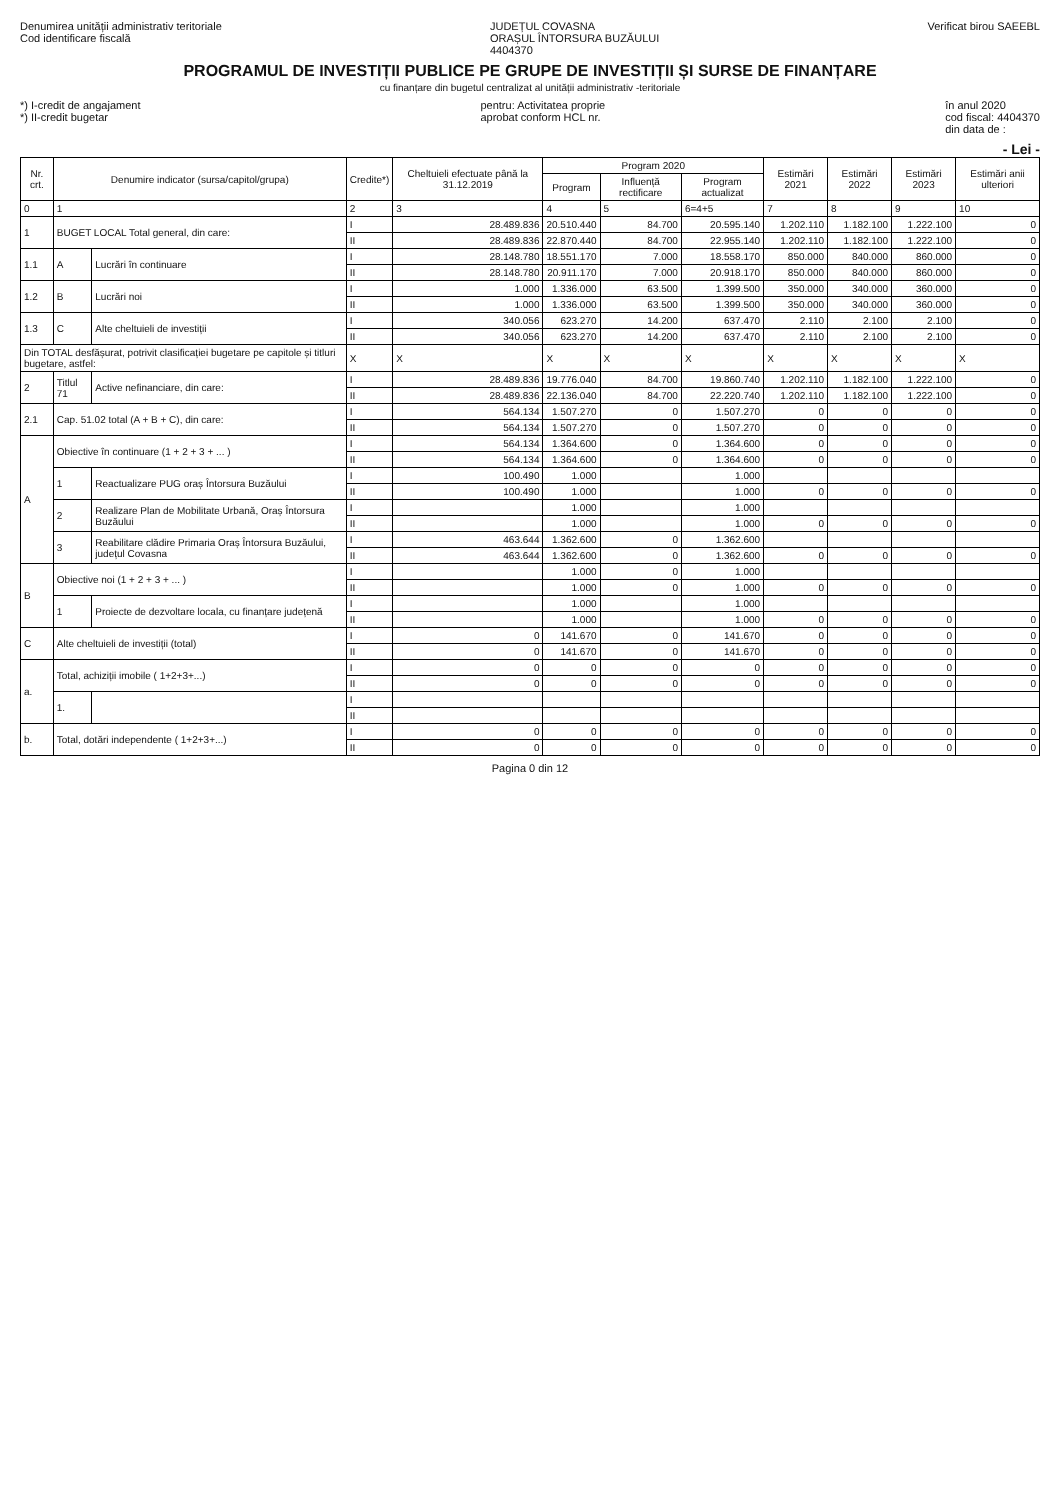Denumirea unității administrativ teritoriale
Cod identificare fiscală
JUDEȚUL COVASNA
ORAȘUL ÎNTORSURA BUZĂULUI
4404370
Verificat birou SAEEBL
PROGRAMUL DE INVESTIȚII PUBLICE PE GRUPE DE INVESTIȚII ȘI SURSE DE FINANȚARE
cu finanțare din bugetul centralizat al unității administrativ -teritoriale
*) I-credit de angajament
*) II-credit bugetar
pentru: Activitatea proprie
aprobat conform HCL nr.
în anul 2020
cod fiscal: 4404370
din data de :
- Lei -
| Nr. crt. | Denumire indicator (sursa/capitol/grupa) | | Credite*) | Cheltuieli efectuate până la 31.12.2019 | Program 2020 | | | Estimări 2021 | Estimări 2022 | Estimări 2023 | Estimări anii ulteriori |
| --- | --- | --- | --- | --- | --- | --- | --- | --- | --- | --- | --- |
| | | | | | Program | Influență rectificare | Program actualizat | | | | |
| 0 | 1 | | 2 | 3 | 4 | 5 | 6=4+5 | 7 | 8 | 9 | 10 |
| 1 | BUGET LOCAL Total general, din care: | | I | 28.489.836 | 20.510.440 | 84.700 | 20.595.140 | 1.202.110 | 1.182.100 | 1.222.100 | 0 |
| | | | II | 28.489.836 | 22.870.440 | 84.700 | 22.955.140 | 1.202.110 | 1.182.100 | 1.222.100 | 0 |
| 1.1 | A | Lucrări în continuare | I | 28.148.780 | 18.551.170 | 7.000 | 18.558.170 | 850.000 | 840.000 | 860.000 | 0 |
| | | | II | 28.148.780 | 20.911.170 | 7.000 | 20.918.170 | 850.000 | 840.000 | 860.000 | 0 |
| 1.2 | B | Lucrări noi | I | 1.000 | 1.336.000 | 63.500 | 1.399.500 | 350.000 | 340.000 | 360.000 | 0 |
| | | | II | 1.000 | 1.336.000 | 63.500 | 1.399.500 | 350.000 | 340.000 | 360.000 | 0 |
| 1.3 | C | Alte cheltuieli de investiții | I | 340.056 | 623.270 | 14.200 | 637.470 | 2.110 | 2.100 | 2.100 | 0 |
| | | | II | 340.056 | 623.270 | 14.200 | 637.470 | 2.110 | 2.100 | 2.100 | 0 |
| Din TOTAL desfășurat, potrivit clasificației bugetare pe capitole și titluri bugetare, astfel: | | | X | X | X | X | X | X | X | X | X |
| 2 | Titlul 71 | Active nefinanciare, din care: | I | 28.489.836 | 19.776.040 | 84.700 | 19.860.740 | 1.202.110 | 1.182.100 | 1.222.100 | 0 |
| | | | II | 28.489.836 | 22.136.040 | 84.700 | 22.220.740 | 1.202.110 | 1.182.100 | 1.222.100 | 0 |
| 2.1 | Cap. 51.02 total (A + B + C), din care: | | I | 564.134 | 1.507.270 | 0 | 1.507.270 | 0 | 0 | 0 | 0 |
| | | | II | 564.134 | 1.507.270 | 0 | 1.507.270 | 0 | 0 | 0 | 0 |
| A | Obiective în continuare (1 + 2 + 3 + ... ) | | I | 564.134 | 1.364.600 | 0 | 1.364.600 | 0 | 0 | 0 | 0 |
| | | | II | 564.134 | 1.364.600 | 0 | 1.364.600 | 0 | 0 | 0 | 0 |
| | 1 | Reactualizare PUG oraș Întorsura Buzăului | I | 100.490 | 1.000 | | 1.000 | | | | |
| | | | II | 100.490 | 1.000 | | 1.000 | 0 | 0 | 0 | 0 |
| | 2 | Realizare Plan de Mobilitate Urbană, Oraș Întorsura Buzăului | I | | 1.000 | | 1.000 | | | | |
| | | | II | | 1.000 | | 1.000 | 0 | 0 | 0 | 0 |
| | 3 | Reabilitare clădire Primaria Oraș Întorsura Buzăului, județul Covasna | I | 463.644 | 1.362.600 | 0 | 1.362.600 | | | | |
| | | | II | 463.644 | 1.362.600 | 0 | 1.362.600 | 0 | 0 | 0 | 0 |
| B | Obiective noi (1 + 2 + 3 + ... ) | | I | | 1.000 | 0 | 1.000 | | | | |
| | | | II | | 1.000 | 0 | 1.000 | 0 | 0 | 0 | 0 |
| | 1 | Proiecte de dezvoltare locala, cu finanțare județenă | I | | 1.000 | | 1.000 | | | | |
| | | | II | | 1.000 | | 1.000 | 0 | 0 | 0 | 0 |
| C | Alte cheltuieli de investiții (total) | | I | 0 | 141.670 | 0 | 141.670 | 0 | 0 | 0 | 0 |
| | | | II | 0 | 141.670 | 0 | 141.670 | 0 | 0 | 0 | 0 |
| a. | Total, achiziții imobile ( 1+2+3+...) | | I | 0 | 0 | 0 | 0 | 0 | 0 | 0 | 0 |
| | | | II | 0 | 0 | 0 | 0 | 0 | 0 | 0 | 0 |
| | 1. | | I | | | | | | | | |
| | | | II | | | | | | | | |
| b. | Total, dotări independente ( 1+2+3+...) | | I | 0 | 0 | 0 | 0 | 0 | 0 | 0 | 0 |
| | | | II | 0 | 0 | 0 | 0 | 0 | 0 | 0 | 0 |
Pagina 0 din 12